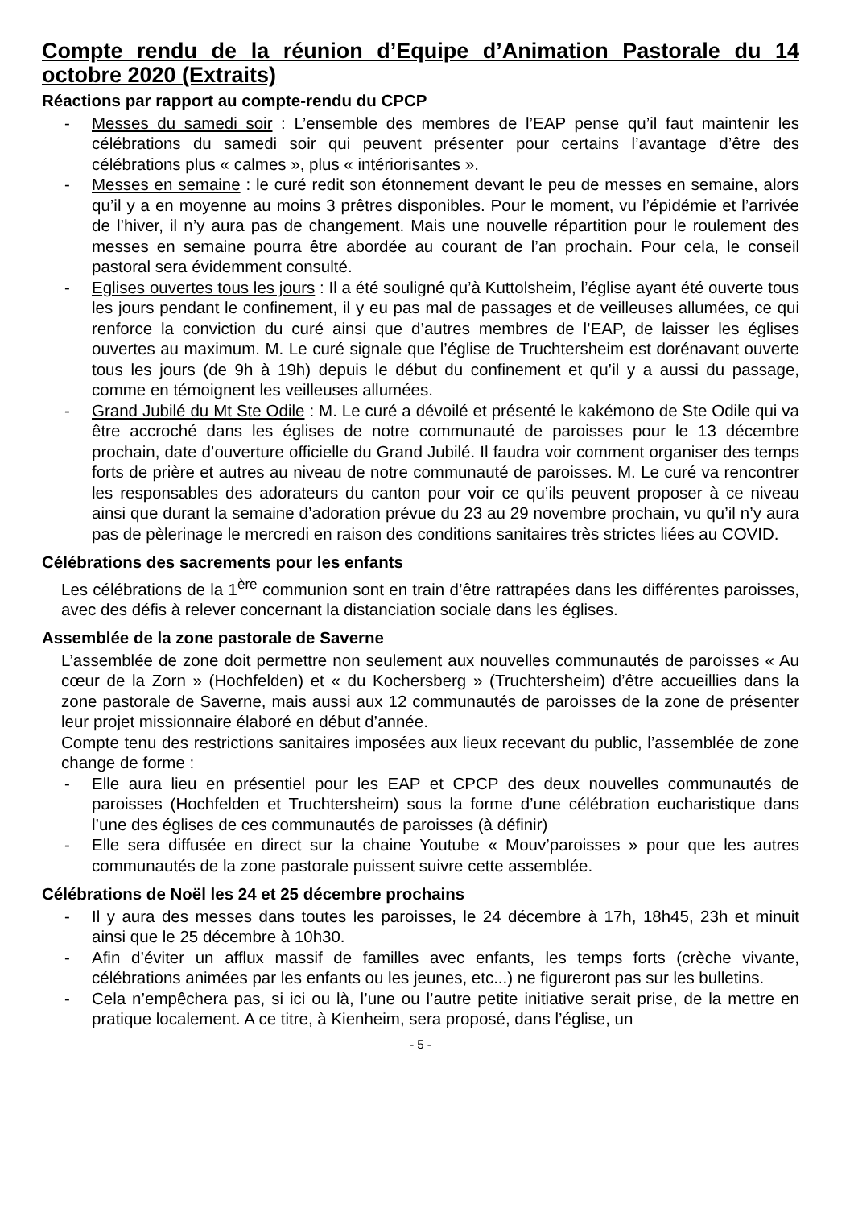Compte rendu de la réunion d’Equipe d’Animation Pastorale du 14 octobre 2020 (Extraits)
Réactions par rapport au compte-rendu du CPCP
- Messes du samedi soir : L’ensemble des membres de l’EAP pense qu’il faut maintenir les célébrations du samedi soir qui peuvent présenter pour certains l’avantage d’être des célébrations plus « calmes », plus « intériorisantes ».
- Messes en semaine : le curé redit son étonnement devant le peu de messes en semaine, alors qu’il y a en moyenne au moins 3 prêtres disponibles. Pour le moment, vu l’épidémie et l’arrivée de l’hiver, il n’y aura pas de changement. Mais une nouvelle répartition pour le roulement des messes en semaine pourra être abordée au courant de l’an prochain. Pour cela, le conseil pastoral sera évidemment consulté.
- Eglises ouvertes tous les jours : Il a été souligné qu’à Kuttolsheim, l’église ayant été ouverte tous les jours pendant le confinement, il y eu pas mal de passages et de veilleuses allumées, ce qui renforce la conviction du curé ainsi que d’autres membres de l’EAP, de laisser les églises ouvertes au maximum. M. Le curé signale que l’église de Truchtersheim est dorénavant ouverte tous les jours (de 9h à 19h) depuis le début du confinement et qu’il y a aussi du passage, comme en témoignent les veilleuses allumées.
- Grand Jubilé du Mt Ste Odile : M. Le curé a dévoilé et présenté le kakémono de Ste Odile qui va être accroché dans les églises de notre communauté de paroisses pour le 13 décembre prochain, date d’ouverture officielle du Grand Jubilé. Il faudra voir comment organiser des temps forts de prière et autres au niveau de notre communauté de paroisses. M. Le curé va rencontrer les responsables des adorateurs du canton pour voir ce qu’ils peuvent proposer à ce niveau ainsi que durant la semaine d’adoration prévue du 23 au 29 novembre prochain, vu qu’il n’y aura pas de pèlerinage le mercredi en raison des conditions sanitaires très strictes liées au COVID.
Célébrations des sacrements pour les enfants
Les célébrations de la 1<sup>ère</sup> communion sont en train d’être rattrapées dans les différentes paroisses, avec des défis à relever concernant la distanciation sociale dans les églises.
Assemblée de la zone pastorale de Saverne
L’assemblée de zone doit permettre non seulement aux nouvelles communautés de paroisses « Au cœur de la Zorn » (Hochfelden) et « du Kochersberg » (Truchtersheim) d’être accueillies dans la zone pastorale de Saverne, mais aussi aux 12 communautés de paroisses de la zone de présenter leur projet missionnaire élaboré en début d’année.
Compte tenu des restrictions sanitaires imposées aux lieux recevant du public, l’assemblée de zone change de forme :
- Elle aura lieu en présentiel pour les EAP et CPCP des deux nouvelles communautés de paroisses (Hochfelden et Truchtersheim) sous la forme d’une célébration eucharistique dans l’une des églises de ces communautés de paroisses (à définir)
- Elle sera diffusée en direct sur la chaine Youtube « Mouv’paroisses » pour que les autres communautés de la zone pastorale puissent suivre cette assemblée.
Célébrations de Noël les 24 et 25 décembre prochains
- Il y aura des messes dans toutes les paroisses, le 24 décembre à 17h, 18h45, 23h et minuit ainsi que le 25 décembre à 10h30.
- Afin d’éviter un afflux massif de familles avec enfants, les temps forts (crèche vivante, célébrations animées par les enfants ou les jeunes, etc...) ne figureront pas sur les bulletins.
- Cela n’empêchera pas, si ici ou là, l’une ou l’autre petite initiative serait prise, de la mettre en pratique localement. A ce titre, à Kienheim, sera proposé, dans l’église, un
- 5 -